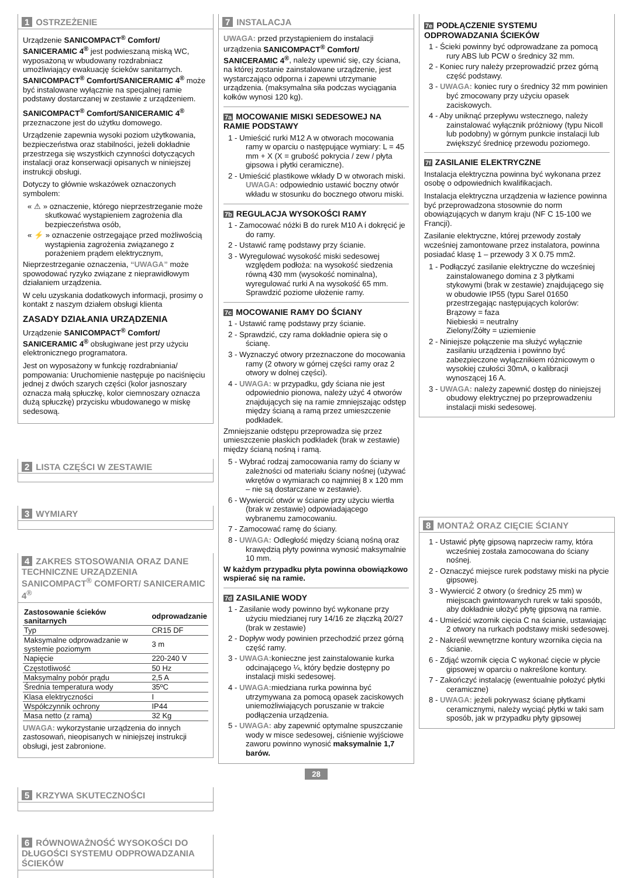1 OSTRZEŻENIE
Urządzenie SANICOMPACT<sup>®</sup> Comfort/ SANICERAMIC 4<sup>®</sup> jest podwieszaną miską WC, wyposażoną w wbudowany rozdrabniacz umożliwiający ewakuację ścieków sanitarnych. SANICOMPACT<sup>®</sup> Comfort/SANICERAMIC 4<sup>®</sup> może być instalowane wyłącznie na specjalnej ramie podstawy dostarczanej w zestawie z urządzeniem.
SANICOMPACT<sup>®</sup> Comfort/SANICERAMIC 4<sup>®</sup> przeznaczone jest do użytku domowego.
Urządzenie zapewnia wysoki poziom użytkowania, bezpieczeństwa oraz stabilności, jeżeli dokładnie przestrzega się wszystkich czynności dotyczących instalacji oraz konserwacji opisanych w niniejszej instrukcji obsługi.
Dotyczy to głównie wskazówek oznaczonych symbolem:
« ⚠ » oznaczenie, którego nieprzestrzeganie może skutkować wystąpieniem zagrożenia dla bezpieczeństwa osób,
« ⚡ » oznaczenie ostrzegające przed możliwością wystąpienia zagrożenia związanego z porażeniem prądem elektrycznym,
Nieprzestrzeganie oznaczenia, “UWAGA” może spowodować ryzyko związane z nieprawidłowym działaniem urządzenia.
W celu uzyskania dodatkowych informacji, prosimy o kontakt z naszym działem obsługi klienta
ZASADY DZIAŁANIA URZĄDZENIA
Urządzenie SANICOMPACT<sup>®</sup> Comfort/ SANICERAMIC 4<sup>®</sup> obsługiwane jest przy użyciu elektronicznego programatora.
Jest on wyposażony w funkcję rozdrabniania/ pompowania: Uruchomienie następuje po naciśnięciu jednej z dwóch szarych części (kolor jasnoszary oznacza małą spłuczkę, kolor ciemnoszary oznacza dużą spłuczkę) przycisku wbudowanego w miskę sedesową.
2 LISTA CZĘŚCI W ZESTAWIE
3 WYMIARY
4 ZAKRES STOSOWANIA ORAZ DANE TECHNICZNE URZĄDZENIA SANICOMPACT<sup>®</sup> COMFORT/ SANICERAMIC 4<sup>®</sup>
| Zastosowanie ścieków sanitarnych | odprowadzanie |
| Typ | CR15 DF |
| Maksymalne odprowadzanie w systemie poziomym | 3 m |
| Napięcie | 220-240 V |
| Częstotliwość | 50 Hz |
| Maksymalny pobór prądu | 2,5 A |
| Średnia temperatura wody | 35ºC |
| Klasa elektryczności | I |
| Współczynnik ochrony | IP44 |
| Masa netto (z ramą) | 32 Kg |
UWAGA: wykorzystanie urządzenia do innych zastosowań, nieopisanych w niniejszej instrukcji obsługi, jest zabronione.
5 KRZYWA SKUTECZNOŚCI
6 RÓWNOWAŻNOŚĆ WYSOKOŚCI DO DŁUGOŚCI SYSTEMU ODPROWADZANIA ŚCIEKÓW
7 INSTALACJA
UWAGA: przed przystąpieniem do instalacji urządzenia SANICOMPACT<sup>®</sup> Comfort/ SANICERAMIC 4<sup>®</sup>, należy upewnić się, czy ściana, na której zostanie zainstalowane urządzenie, jest wystarczająco odporna i zapewni utrzymanie urządzenia. (maksymalna siła podczas wyciągania kołków wynosi 120 kg).
7a MOCOWANIE MISKI SEDESOWEJ NA RAMIE PODSTAWY
1 - Umieścić rurki M12 A w otworach mocowania ramy w oparciu o następujące wymiary: L = 45 mm + X (X = grubość pokrycia / zew / płyta gipsowa i płytki ceramiczne).
2 - Umieścić plastikowe wkłady D w otworach miski. UWAGA: odpowiednio ustawić boczny otwór wkładu w stosunku do bocznego otworu miski.
7b REGULACJA WYSOKOŚCI RAMY
1 - Zamocować nóżki B do rurek M10 A i dokręcić je do ramy.
2 - Ustawić ramę podstawy przy ścianie.
3 - Wyregulować wysokość miski sedesowej względem podłoża: na wysokość siedzenia równą 430 mm (wysokość nominalna), wyregulować rurki A na wysokość 65 mm. Sprawdzić poziome ułożenie ramy.
7c MOCOWANIE RAMY DO ŚCIANY
1 - Ustawić ramę podstawy przy ścianie.
2 - Sprawdzić, czy rama dokładnie opiera się o ścianę.
3 - Wyznaczyć otwory przeznaczone do mocowania ramy (2 otwory w górnej części ramy oraz 2 otwory w dolnej części).
4 - UWAGA: w przypadku, gdy ściana nie jest odpowiednio pionowa, należy użyć 4 otworów znajdujących się na ramie zmniejszając odstęp między ścianą a ramą przez umieszczenie podkładek.
Zmniejszanie odstępu przeprowadza się przez umieszczenie płaskich podkładek (brak w zestawie) między ścianą nośną i ramą.
5 - Wybrać rodzaj zamocowania ramy do ściany w zależności od materiału ściany nośnej (używać wkrętów o wymiarach co najmniej 8 x 120 mm – nie są dostarczane w zestawie).
6 - Wywiercić otwór w ścianie przy użyciu wiertła (brak w zestawie) odpowiadającego wybranemu zamocowaniu.
7 - Zamocować ramę do ściany.
8 - UWAGA: Odległość między ścianą nośną oraz krawędzią płyty powinna wynosić maksymalnie 10 mm.
W każdym przypadku płyta powinna obowiązkowo wspierać się na ramie.
7d ZASILANIE WODY
1 - Zasilanie wody powinno być wykonane przy użyciu miedzianej rury 14/16 ze złączką 20/27 (brak w zestawie)
2 - Dopływ wody powinien przechodzić przez górną część ramy.
3 - UWAGA: konieczne jest zainstalowanie kurka odcinającego ¼, który będzie dostępny po instalacji miski sedesowej.
4 - UWAGA: miedziana rurka powinna być utrzymywana za pomocą opasek zaciskowych uniemożliwiających poruszanie w trakcie podłączenia urządzenia.
5 - UWAGA: aby zapewnić optymalne spuszczanie wody w misce sedesowej, ciśnienie wyjściowe zaworu powinno wynosić maksymalnie 1,7 barów.
28
7e PODŁĄCZENIE SYSTEMU ODPROWADZANIA ŚCIEKÓW
1 - Ścieki powinny być odprowadzane za pomocą rury ABS lub PCW o średnicy 32 mm.
2 - Koniec rury należy przeprowadzić przez górną część podstawy.
3 - UWAGA: koniec rury o średnicy 32 mm powinien być zmocowany przy użyciu opasek zaciskowych.
4 - Aby uniknąć przepływu wstecznego, należy zainstalować wyłącznik próżniowy (typu Nicoll lub podobny) w górnym punkcie instalacji lub zwiększyć średnicę przewodu poziomego.
7f ZASILANIE ELEKTRYCZNE
Instalacja elektryczna powinna być wykonana przez osobę o odpowiednich kwalifikacjach.
Instalacja elektryczna urządzenia w łazience powinna być przeprowadzona stosownie do norm obowiązujących w danym kraju (NF C 15-100 we Francji).
Zasilanie elektryczne, której przewody zostały wcześniej zamontowane przez instalatora, powinna posiadać klasę 1 – przewody 3 X 0.75 mm2.
1 - Podłączyć zasilanie elektryczne do wcześniej zainstalowanego domina z 3 płytkami stykowymi (brak w zestawie) znajdującego się w obudowie IP55 (typu Sarel 01650 przestrzegając następujących kolorów:
Brązowy = faza
Niebieski = neutralny
Zielony/Żółty = uziemienie
2 - Niniejsze połączenie ma służyć wyłącznie zasilaniu urządzenia i powinno być zabezpieczone wyłącznikiem różnicowym o wysokiej czułości 30mA, o kalibracji wynoszącej 16 A.
3 - UWAGA: należy zapewnić dostęp do niniejszej obudowy elektrycznej po przeprowadzeniu instalacji miski sedesowej.
8 MONTAŻ ORAZ CIĘCIE ŚCIANY
1 - Ustawić płytę gipsową naprzeciw ramy, która wcześniej została zamocowana do ściany nośnej.
2 - Oznaczyć miejsce rurek podstawy miski na płycie gipsowej.
3 - Wywiercić 2 otwory (o średnicy 25 mm) w miejscach gwintowanych rurek w taki sposób, aby dokładnie ułożyć płytę gipsową na ramie.
4 - Umieścić wzornik cięcia C na ścianie, ustawiając 2 otwory na rurkach podstawy miski sedesowej.
2 - Nakreśl wewnętrzne kontury wzornika cięcia na ścianie.
6 - Zdjąć wzornik cięcia C wykonać cięcie w płycie gipsowej w oparciu o nakreślone kontury.
7 - Zakończyć instalację (ewentualnie położyć płytki ceramiczne)
8 - UWAGA: jeżeli pokrywasz ścianę płytkami ceramicznymi, należy wyciąć płytki w taki sam sposób, jak w przypadku płyty gipsowej